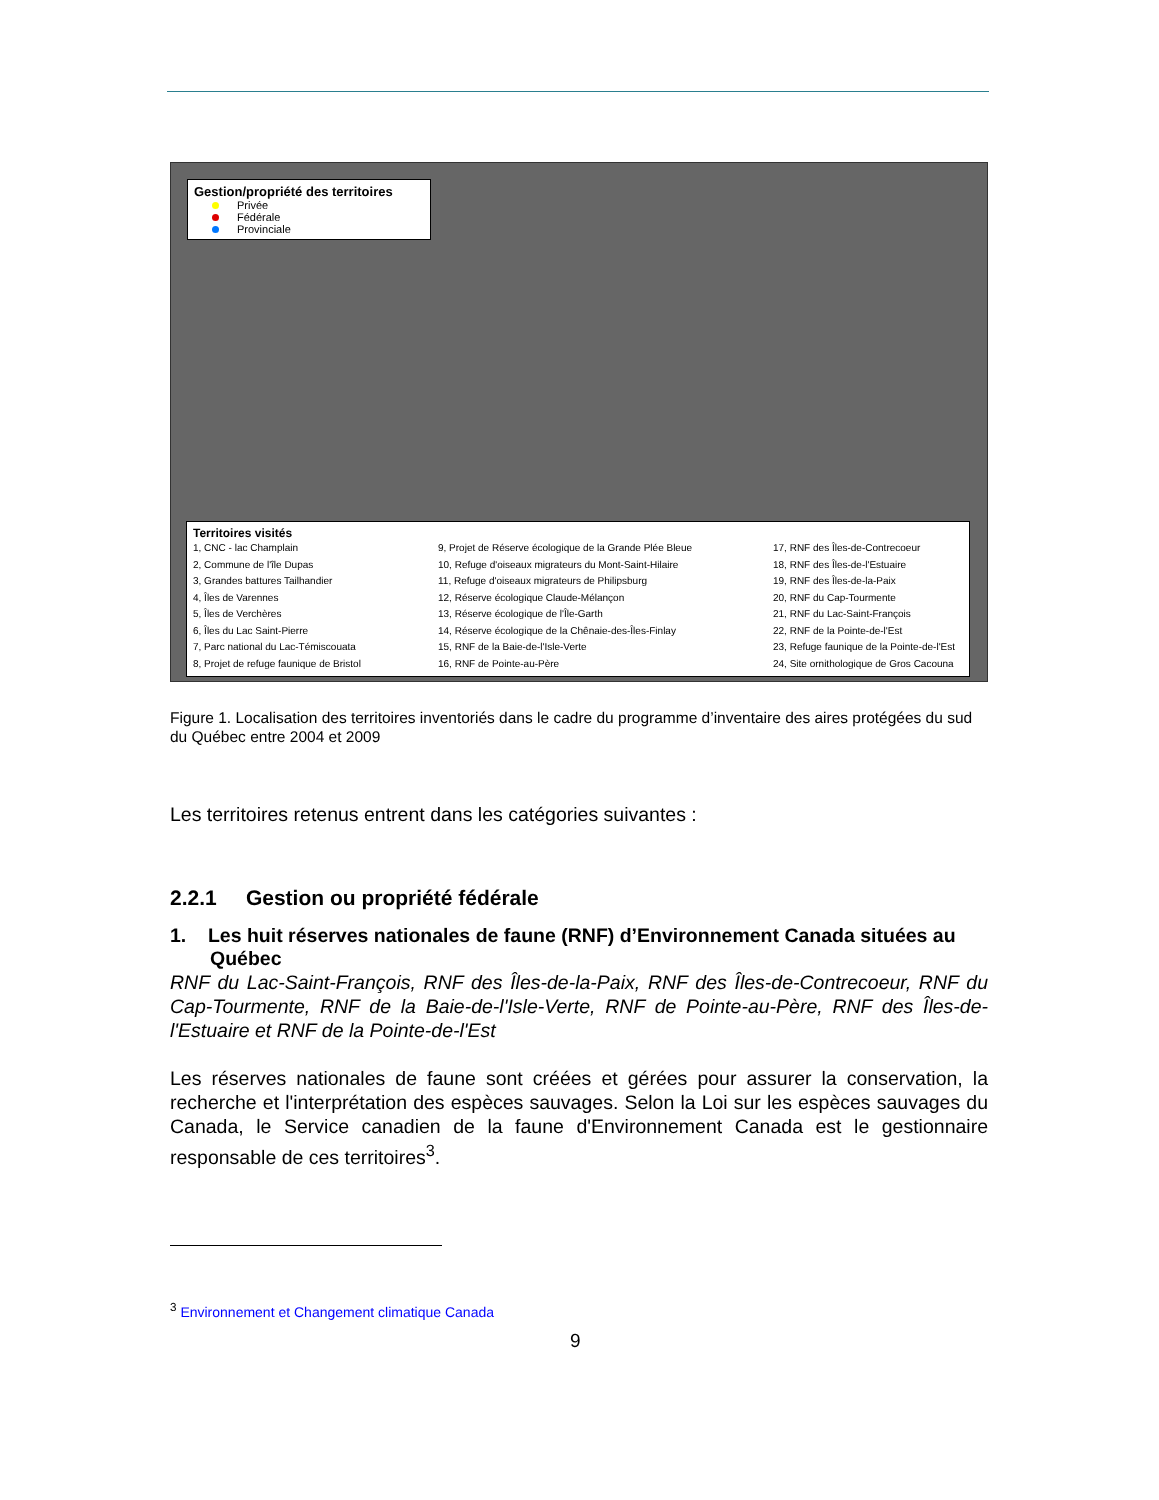Gestion/propriété des territoires
Privée
Fédérale
Provinciale
Territoires visités
1, CNC - lac Champlain
2, Commune de l'île Dupas
3, Grandes battures Tailhandier
4, Îles de Varennes
5, Îles de Verchères
6, Îles du Lac Saint-Pierre
7, Parc national du Lac-Témiscouata
8, Projet de refuge faunique de Bristol
9, Projet de Réserve écologique de la Grande Plée Bleue
10, Refuge d'oiseaux migrateurs du Mont-Saint-Hilaire
11, Refuge d'oiseaux migrateurs de Philipsburg
12, Réserve écologique Claude-Mélançon
13, Réserve écologique de l'Île-Garth
14, Réserve écologique de la Chênaie-des-Îles-Finlay
15, RNF de la Baie-de-l'Isle-Verte
16, RNF de Pointe-au-Père
17, RNF des Îles-de-Contrecoeur
18, RNF des Îles-de-l'Estuaire
19, RNF des Îles-de-la-Paix
20, RNF du Cap-Tourmente
21, RNF du Lac-Saint-François
22, RNF de la Pointe-de-l'Est
23, Refuge faunique de la Pointe-de-l'Est
24, Site ornithologique de Gros Cacouna
Figure 1. Localisation des territoires inventoriés dans le cadre du programme d’inventaire des aires protégées du sud du Québec entre 2004 et 2009
Les territoires retenus entrent dans les catégories suivantes :
2.2.1 Gestion ou propriété fédérale
1. Les huit réserves nationales de faune (RNF) d’Environnement Canada situées au Québec
RNF du Lac-Saint-François, RNF des Îles-de-la-Paix, RNF des Îles-de-Contrecoeur, RNF du Cap-Tourmente, RNF de la Baie-de-l'Isle-Verte, RNF de Pointe-au-Père, RNF des Îles-de-l'Estuaire et RNF de la Pointe-de-l'Est
Les réserves nationales de faune sont créées et gérées pour assurer la conservation, la recherche et l'interprétation des espèces sauvages. Selon la Loi sur les espèces sauvages du Canada, le Service canadien de la faune d'Environnement Canada est le gestionnaire responsable de ces territoires<sup>3</sup>.
<sup>3</sup> Environnement et Changement climatique Canada
9